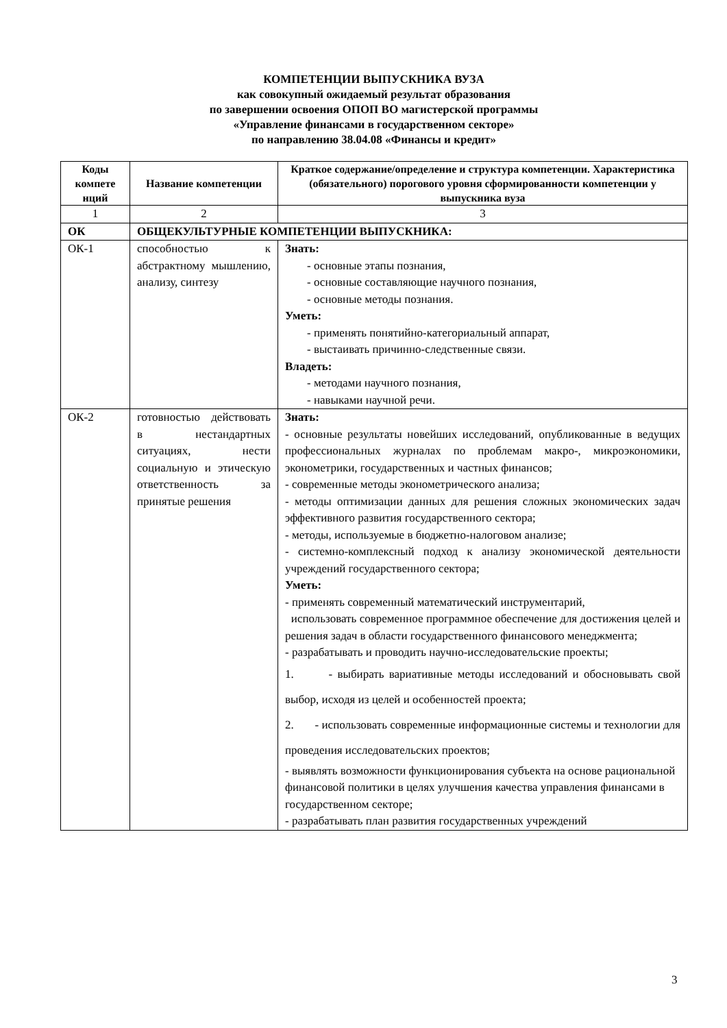КОМПЕТЕНЦИИ ВЫПУСКНИКА ВУЗА
как совокупный ожидаемый результат образования
по завершении освоения ОПОП ВО магистерской программы
«Управление финансами в государственном секторе»
по направлению 38.04.08 «Финансы и кредит»
| Коды компете нций | Название компетенции | Краткое содержание/определение и структура компетенции. Характеристика (обязательного) порогового уровня сформированности компетенции у выпускника вуза |
| --- | --- | --- |
| 1 | 2 | 3 |
| ОК | ОБЩЕКУЛЬТУРНЫЕ КОМПЕТЕНЦИИ ВЫПУСКНИКА: | |
| ОК-1 | способностью к абстрактному мышлению, анализу, синтезу | Знать: - основные этапы познания, - основные составляющие научного познания, - основные методы познания. Уметь: - применять понятийно-категориальный аппарат, - выстаивать причинно-следственные связи. Владеть: - методами научного познания, - навыками научной речи. |
| ОК-2 | готовностью действовать в нестандартных ситуациях, нести социальную и этическую ответственность за принятые решения | Знать: - основные результаты новейших исследований, опубликованные в ведущих профессиональных журналах по проблемам макро-, микроэкономики, эконометрики, государственных и частных финансов; - современные методы эконометрического анализа; - методы оптимизации данных для решения сложных экономических задач эффективного развития государственного сектора; - методы, используемые в бюджетно-налоговом анализе; - системно-комплексный подход к анализу экономической деятельности учреждений государственного сектора; Уметь: - применять современный математический инструментарий, использовать современное программное обеспечение для достижения целей и решения задач в области государственного финансового менеджмента; - разрабатывать и проводить научно-исследовательские проекты; 1. - выбирать вариативные методы исследований и обосновывать свой выбор, исходя из целей и особенностей проекта; 2. - использовать современные информационные системы и технологии для проведения исследовательских проектов; - выявлять возможности функционирования субъекта на основе рациональной финансовой политики в целях улучшения качества управления финансами в государственном секторе; - разрабатывать план развития государственных учреждений |
3